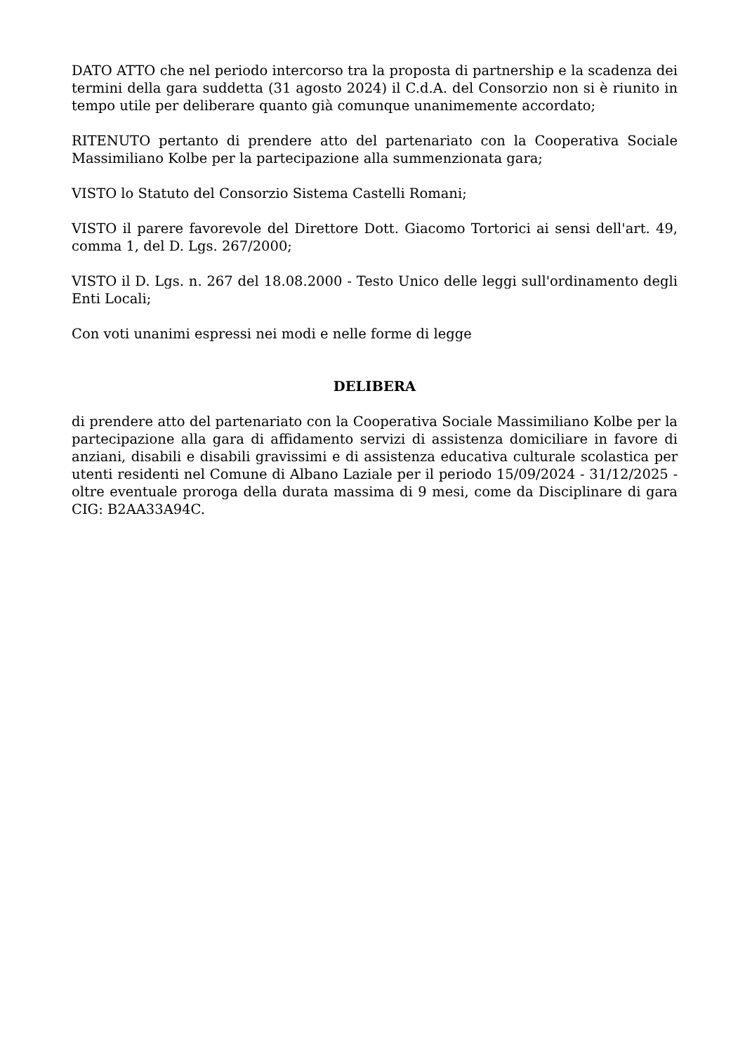DATO ATTO che nel periodo intercorso tra la proposta di partnership e la scadenza dei termini della gara suddetta (31 agosto 2024) il C.d.A. del Consorzio non si è riunito in tempo utile per deliberare quanto già comunque unanimemente accordato;
RITENUTO pertanto di prendere atto del partenariato con la Cooperativa Sociale Massimiliano Kolbe per la partecipazione alla summenzionata gara;
VISTO lo Statuto del Consorzio Sistema Castelli Romani;
VISTO il parere favorevole del Direttore Dott. Giacomo Tortorici ai sensi dell'art. 49, comma 1, del D. Lgs. 267/2000;
VISTO il D. Lgs. n. 267 del 18.08.2000 - Testo Unico delle leggi sull'ordinamento degli Enti Locali;
Con voti unanimi espressi nei modi e nelle forme di legge
DELIBERA
di prendere atto del partenariato con la Cooperativa Sociale Massimiliano Kolbe per la partecipazione alla gara di affidamento servizi di assistenza domiciliare in favore di anziani, disabili e disabili gravissimi e di assistenza educativa culturale scolastica per utenti residenti nel Comune di Albano Laziale per il periodo 15/09/2024 - 31/12/2025 - oltre eventuale proroga della durata massima di 9 mesi, come da Disciplinare di gara CIG: B2AA33A94C.